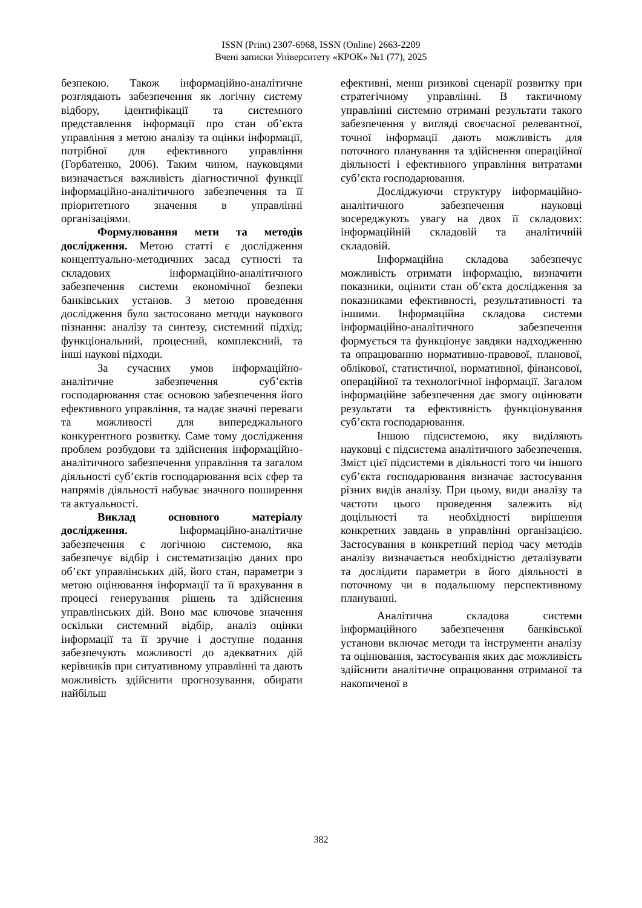ISSN (Print) 2307-6968, ISSN (Online) 2663-2209
Вчені записки Університету «КРОК» №1 (77), 2025
безпекою. Також інформаційно-аналітичне розглядають забезпечення як логічну систему відбору, ідентифікації та системного представлення інформації про стан об’єкта управління з метою аналізу та оцінки інформації, потрібної для ефективного управління (Горбатенко, 2006). Таким чином, науковцями визначається важливість діагностичної функції інформаційно-аналітичного забезпечення та її пріоритетного значення в управлінні організаціями.
Формулювання мети та методів дослідження. Метою статті є дослідження концептуально-методичних засад сутності та складових інформаційно-аналітичного забезпечення системи економічної безпеки банківських установ. З метою проведення дослідження було застосовано методи наукового пізнання: аналізу та синтезу, системний підхід; функціональний, процесний, комплексний, та інші наукові підходи.
За сучасних умов інформаційно-аналітичне забезпечення суб’єктів господарювання стає основою забезпечення його ефективного управління, та надає значні переваги та можливості для випереджального конкурентного розвитку. Саме тому дослідження проблем розбудови та здійснення інформаційно-аналітичного забезпечення управління та загалом діяльності суб’єктів господарювання всіх сфер та напрямів діяльності набуває значного поширення та актуальності.
Виклад основного матеріалу дослідження. Інформаційно-аналітичне забезпечення є логічною системою, яка забезпечує відбір і систематизацію даних про об’єкт управлінських дій, його стан, параметри з метою оцінювання інформації та її врахування в процесі генерування рішень та здійснення управлінських дій. Воно має ключове значення оскільки системний відбір, аналіз оцінки інформації та її зручне і доступне подання забезпечують можливості до адекватних дій керівників при ситуативному управлінні та дають можливість здійснити прогнозування, обирати найбільш
ефективні, менш ризикові сценарії розвитку при стратегічному управлінні. В тактичному управлінні системно отримані результати такого забезпечення у вигляді своєчасної релевантної, точної інформації дають можливість для поточного планування та здійснення операційної діяльності і ефективного управління витратами суб’єкта господарювання.
Досліджуючи структуру інформаційно-аналітичного забезпечення науковці зосереджують увагу на двох її складових: інформаційній складовій та аналітичній складовій.
Інформаційна складова забезпечує можливість отримати інформацію, визначити показники, оцінити стан об’єкта дослідження за показниками ефективності, результативності та іншими. Інформаційна складова системи інформаційно-аналітичного забезпечення формується та функціонує завдяки надходженню та опрацюванню нормативно-правової, планової, облікової, статистичної, нормативної, фінансової, операційної та технологічної інформації. Загалом інформаційне забезпечення дає змогу оцінювати результати та ефективність функціонування суб’єкта господарювання.
Іншою підсистемою, яку виділяють науковці є підсистема аналітичного забезпечення. Зміст цієї підсистеми в діяльності того чи іншого суб’єкта господарювання визначає застосування різних видів аналізу. При цьому, види аналізу та частоти цього проведення залежить від доцільності та необхідності вирішення конкретних завдань в управлінні організацією. Застосування в конкретний період часу методів аналізу визначається необхідністю деталізувати та дослідити параметри в його діяльності в поточному чи в подальшому перспективному плануванні.
Аналітична складова системи інформаційного забезпечення банківської установи включає методи та інструменти аналізу та оцінювання, застосування яких дає можливість здійснити аналітичне опрацювання отриманої та накопиченої в
382